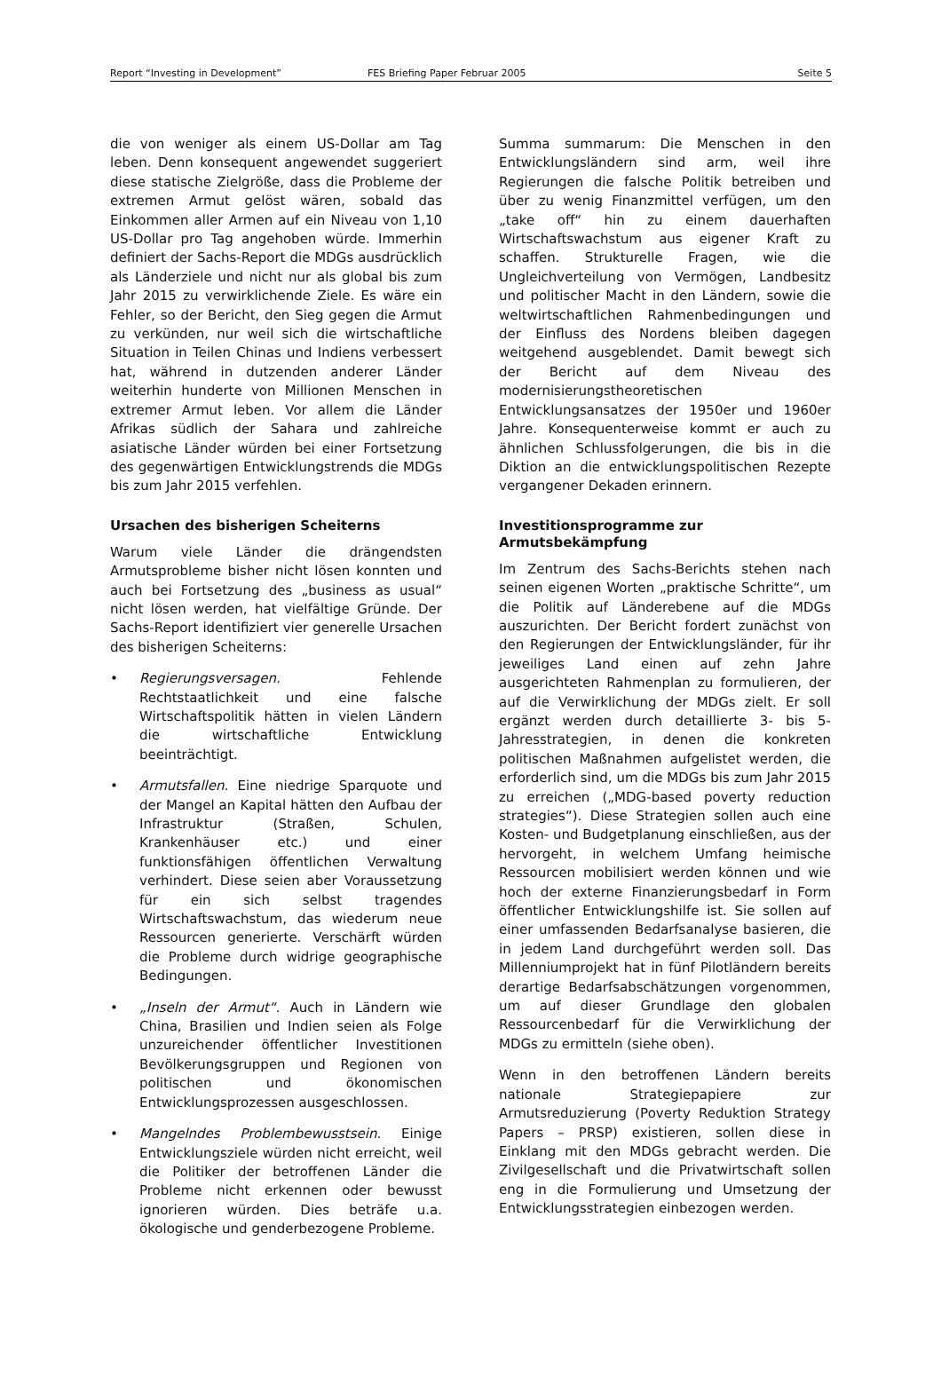Report “Investing in Development” FES Briefing Paper Februar 2005 Seite 5
die von weniger als einem US-Dollar am Tag leben. Denn konsequent angewendet suggeriert diese statische Zielgröße, dass die Probleme der extremen Armut gelöst wären, sobald das Einkommen aller Armen auf ein Niveau von 1,10 US-Dollar pro Tag angehoben würde. Immerhin definiert der Sachs-Report die MDGs ausdrücklich als Länderziele und nicht nur als global bis zum Jahr 2015 zu verwirklichende Ziele. Es wäre ein Fehler, so der Bericht, den Sieg gegen die Armut zu verkünden, nur weil sich die wirtschaftliche Situation in Teilen Chinas und Indiens verbessert hat, während in dutzenden anderer Länder weiterhin hunderte von Millionen Menschen in extremer Armut leben. Vor allem die Länder Afrikas südlich der Sahara und zahlreiche asiatische Länder würden bei einer Fortsetzung des gegenwärtigen Entwicklungstrends die MDGs bis zum Jahr 2015 verfehlen.
Ursachen des bisherigen Scheiterns
Warum viele Länder die drängendsten Armutsprobleme bisher nicht lösen konnten und auch bei Fortsetzung des „business as usual“ nicht lösen werden, hat vielfältige Gründe. Der Sachs-Report identifiziert vier generelle Ursachen des bisherigen Scheiterns:
• Regierungsversagen. Fehlende Rechtstaatlichkeit und eine falsche Wirtschaftspolitik hätten in vielen Ländern die wirtschaftliche Entwicklung beeinträchtigt.
• Armutsfallen. Eine niedrige Sparquote und der Mangel an Kapital hätten den Aufbau der Infrastruktur (Straßen, Schulen, Krankenhäuser etc.) und einer funktionsfähigen öffentlichen Verwaltung verhindert. Diese seien aber Voraussetzung für ein sich selbst tragendes Wirtschaftswachstum, das wiederum neue Ressourcen generierte. Verschärft würden die Probleme durch widrige geographische Bedingungen.
• „Inseln der Armut“. Auch in Ländern wie China, Brasilien und Indien seien als Folge unzureichender öffentlicher Investitionen Bevölkerungsgruppen und Regionen von politischen und ökonomischen Entwicklungsprozessen ausgeschlossen.
• Mangelndes Problembewusstsein. Einige Entwicklungsziele würden nicht erreicht, weil die Politiker der betroffenen Länder die Probleme nicht erkennen oder bewusst ignorieren würden. Dies beträfe u.a. ökologische und genderbezogene Probleme.
Summa summarum: Die Menschen in den Entwicklungsländern sind arm, weil ihre Regierungen die falsche Politik betreiben und über zu wenig Finanzmittel verfügen, um den „take off“ hin zu einem dauerhaften Wirtschaftswachstum aus eigener Kraft zu schaffen. Strukturelle Fragen, wie die Ungleichverteilung von Vermögen, Landbesitz und politischer Macht in den Ländern, sowie die weltwirtschaftlichen Rahmenbedingungen und der Einfluss des Nordens bleiben dagegen weitgehend ausgeblendet. Damit bewegt sich der Bericht auf dem Niveau des modernisierungstheoretischen Entwicklungsansatzes der 1950er und 1960er Jahre. Konsequenterweise kommt er auch zu ähnlichen Schlussfolgerungen, die bis in die Diktion an die entwicklungspolitischen Rezepte vergangener Dekaden erinnern.
Investitionsprogramme zur
Armutsbekämpfung
Im Zentrum des Sachs-Berichts stehen nach seinen eigenen Worten „praktische Schritte“, um die Politik auf Länderebene auf die MDGs auszurichten. Der Bericht fordert zunächst von den Regierungen der Entwicklungsländer, für ihr jeweiliges Land einen auf zehn Jahre ausgerichteten Rahmenplan zu formulieren, der auf die Verwirklichung der MDGs zielt. Er soll ergänzt werden durch detaillierte 3- bis 5-Jahresstrategien, in denen die konkreten politischen Maßnahmen aufgelistet werden, die erforderlich sind, um die MDGs bis zum Jahr 2015 zu erreichen („MDG-based poverty reduction strategies“). Diese Strategien sollen auch eine Kosten- und Budgetplanung einschließen, aus der hervorgeht, in welchem Umfang heimische Ressourcen mobilisiert werden können und wie hoch der externe Finanzierungsbedarf in Form öffentlicher Entwicklungshilfe ist. Sie sollen auf einer umfassenden Bedarfsanalyse basieren, die in jedem Land durchgeführt werden soll. Das Millenniumprojekt hat in fünf Pilotländern bereits derartige Bedarfsabschätzungen vorgenommen, um auf dieser Grundlage den globalen Ressourcenbedarf für die Verwirklichung der MDGs zu ermitteln (siehe oben).
Wenn in den betroffenen Ländern bereits nationale Strategiepapiere zur Armutsreduzierung (Poverty Reduktion Strategy Papers – PRSP) existieren, sollen diese in Einklang mit den MDGs gebracht werden. Die Zivilgesellschaft und die Privatwirtschaft sollen eng in die Formulierung und Umsetzung der Entwicklungsstrategien einbezogen werden.